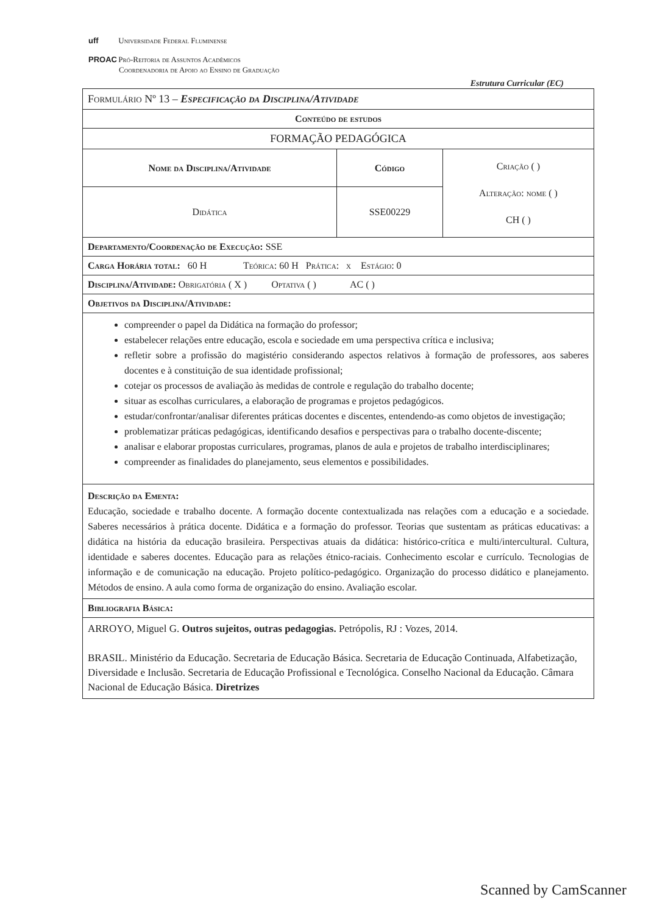uff Universidade Federal Fluminense
PROAC Pró-Reitoria de Assuntos Acadêmicos
Coordenadoria de Apoio ao Ensino de Graduação
Estrutura Curricular (EC)
| Formulário Nº 13 – Especificação da Disciplina/Atividade | | |
| Conteúdo de estudos | | |
| FORMAÇÃO PEDAGÓGICA | | |
| Nome da Disciplina/Atividade | Código | Criação ( ) Alteração: nome ( ) CH ( ) |
| Didática | SSE00229 | |
| Departamento/Coordenação de Execução: SSE | | |
| Carga Horária total: 60 H Teórica: 60 H Prática: x Estágio: 0 | | |
| Disciplina/Atividade: Obrigatória ( X ) Optativa ( ) AC ( ) | | |
| Objetivos da Disciplina/Atividade: | | |
| compreender o papel da Didática na formação do professor; estabelecer relações entre educação, escola e sociedade em uma perspectiva crítica e inclusiva; refletir sobre a profissão do magistério considerando aspectos relativos à formação de professores, aos saberes docentes e à constituição de sua identidade profissional; cotejar os processos de avaliação às medidas de controle e regulação do trabalho docente; situar as escolhas curriculares, a elaboração de programas e projetos pedagógicos. estudar/confrontar/analisar diferentes práticas docentes e discentes, entendendo-as como objetos de investigação; problematizar práticas pedagógicas, identificando desafios e perspectivas para o trabalho docente-discente; analisar e elaborar propostas curriculares, programas, planos de aula e projetos de trabalho interdisciplinares; compreender as finalidades do planejamento, seus elementos e possibilidades. | | |
| Descrição da Ementa: Educação, sociedade e trabalho docente. A formação docente contextualizada nas relações com a educação e a sociedade. Saberes necessários à prática docente. Didática e a formação do professor. Teorias que sustentam as práticas educativas: a didática na história da educação brasileira. Perspectivas atuais da didática: histórico-crítica e multi/intercultural. Cultura, identidade e saberes docentes. Educação para as relações étnico-raciais. Conhecimento escolar e currículo. Tecnologias de informação e de comunicação na educação. Projeto político-pedagógico. Organização do processo didático e planejamento. Métodos de ensino. A aula como forma de organização do ensino. Avaliação escolar. | | |
| Bibliografia Básica: | | |
| ARROYO, Miguel G. Outros sujeitos, outras pedagogias. Petrópolis, RJ : Vozes, 2014. BRASIL. Ministério da Educação. Secretaria de Educação Básica. Secretaria de Educação Continuada, Alfabetização, Diversidade e Inclusão. Secretaria de Educação Profissional e Tecnológica. Conselho Nacional da Educação. Câmara Nacional de Educação Básica. Diretrizes | | |
Scanned by CamScanner